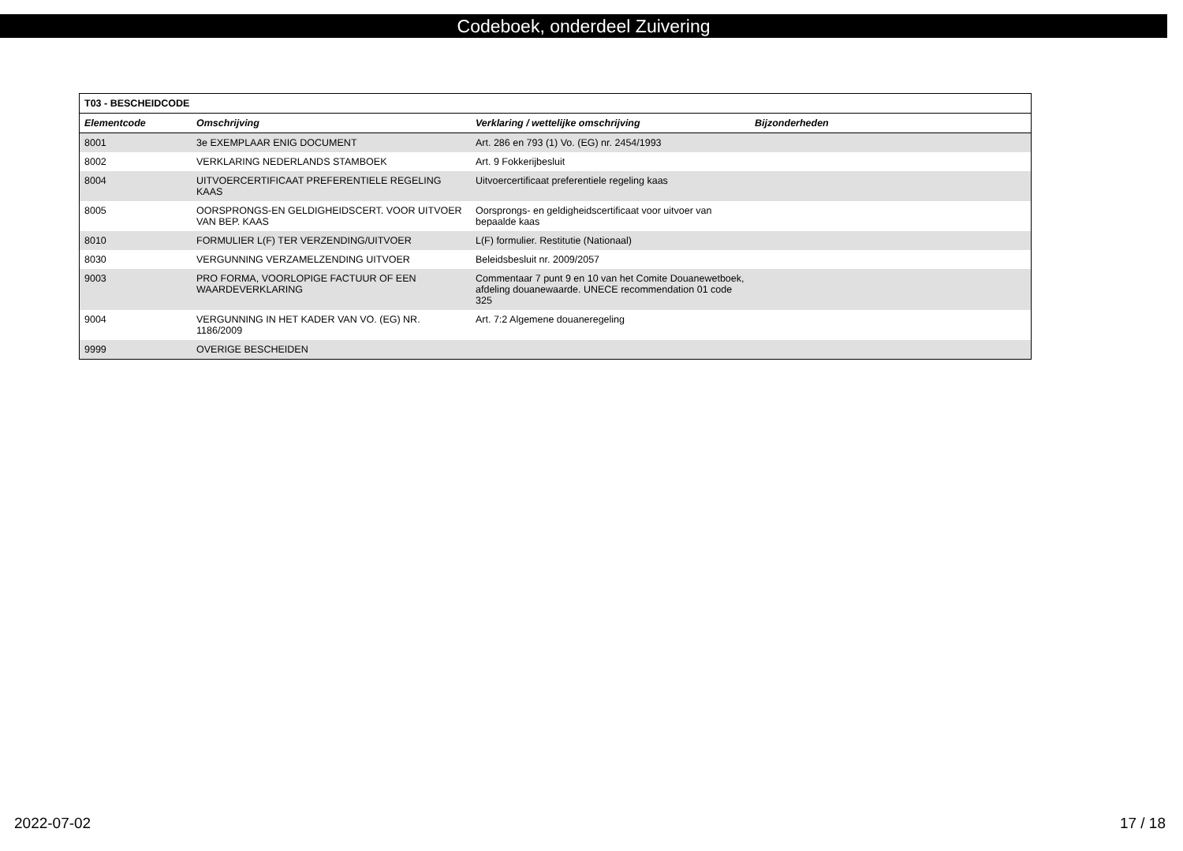Codeboek, onderdeel Zuivering
| T03 - BESCHEIDCODE | | | |
| --- | --- | --- | --- |
| Elementcode | Omschrijving | Verklaring / wettelijke omschrijving | Bijzonderheden |
| 8001 | 3e EXEMPLAAR ENIG DOCUMENT | Art. 286 en 793 (1) Vo. (EG) nr. 2454/1993 | |
| 8002 | VERKLARING NEDERLANDS STAMBOEK | Art. 9 Fokkerijbesluit | |
| 8004 | UITVOERCERTIFICAAT PREFERENTIELE REGELING KAAS | Uitvoercertificaat preferentiele regeling kaas | |
| 8005 | OORSPRONGS-EN GELDIGHEIDSCERT. VOOR UITVOER VAN BEP. KAAS | Oorsprongs- en geldigheidscertificaat voor uitvoer van bepaalde kaas | |
| 8010 | FORMULIER L(F) TER VERZENDING/UITVOER | L(F) formulier. Restitutie (Nationaal) | |
| 8030 | VERGUNNING VERZAMELZENDING UITVOER | Beleidsbesluit nr. 2009/2057 | |
| 9003 | PRO FORMA, VOORLOPIGE FACTUUR OF EEN WAARDEVERKLARING | Commentaar 7 punt 9 en 10 van het Comite Douanewetboek, afdeling douanewaarde. UNECE recommendation 01 code 325 | |
| 9004 | VERGUNNING IN HET KADER VAN VO. (EG) NR. 1186/2009 | Art. 7:2 Algemene douaneregeling | |
| 9999 | OVERIGE BESCHEIDEN | | |
2022-07-02 17 / 18